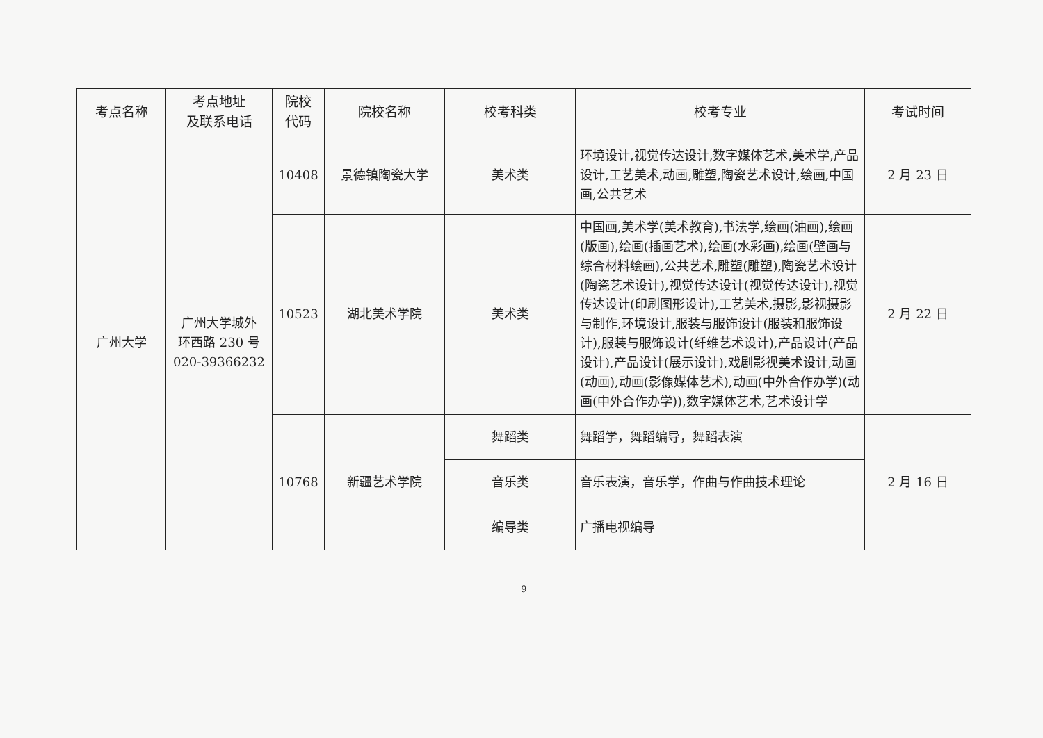| 考点名称 | 考点地址 及联系电话 | 院校 代码 | 院校名称 | 校考科类 | 校考专业 | 考试时间 |
| --- | --- | --- | --- | --- | --- | --- |
| 广州大学 | 广州大学城外 环西路 230 号 020-39366232 | 10408 | 景德镇陶瓷大学 | 美术类 | 环境设计,视觉传达设计,数字媒体艺术,美术学,产品设计,工艺美术,动画,雕塑,陶瓷艺术设计,绘画,中国画,公共艺术 | 2 月 23 日 |
| | | 10523 | 湖北美术学院 | 美术类 | 中国画,美术学(美术教育),书法学,绘画(油画),绘画(版画),绘画(插画艺术),绘画(水彩画),绘画(壁画与综合材料绘画),公共艺术,雕塑(雕塑),陶瓷艺术设计(陶瓷艺术设计),视觉传达设计(视觉传达设计),视觉传达设计(印刷图形设计),工艺美术,摄影,影视摄影与制作,环境设计,服装与服饰设计(服装和服饰设计),服装与服饰设计(纤维艺术设计),产品设计(产品设计),产品设计(展示设计),戏剧影视美术设计,动画(动画),动画(影像媒体艺术),动画(中外合作办学)(动画(中外合作办学)),数字媒体艺术,艺术设计学 | 2 月 22 日 |
| | | 10768 | 新疆艺术学院 | 舞蹈类 | 舞蹈学，舞蹈编导，舞蹈表演 | 2 月 16 日 |
| | | | | 音乐类 | 音乐表演，音乐学，作曲与作曲技术理论 | |
| | | | | 编导类 | 广播电视编导 | |
9